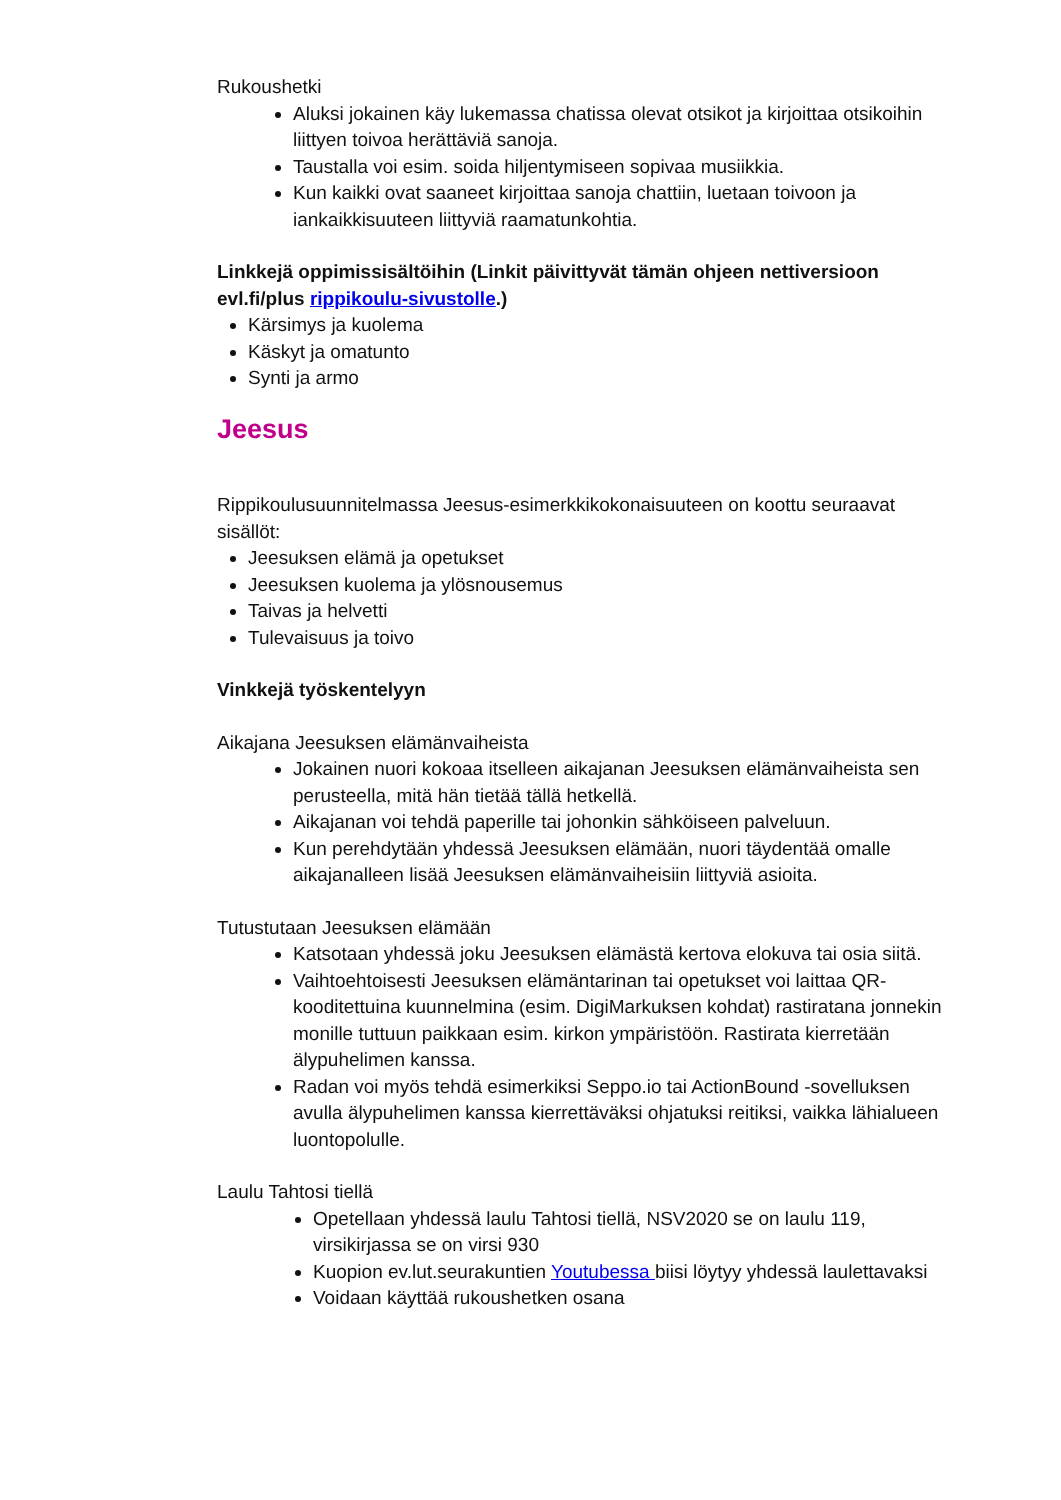Rukoushetki
Aluksi jokainen käy lukemassa chatissa olevat otsikot ja kirjoittaa otsikoihin liittyen toivoa herättäviä sanoja.
Taustalla voi esim. soida hiljentymiseen sopivaa musiikkia.
Kun kaikki ovat saaneet kirjoittaa sanoja chattiin, luetaan toivoon ja iankaikkisuuteen liittyviä raamatunkohtia.
Linkkejä oppimissisältöihin (Linkit päivittyvät tämän ohjeen nettiversioon evl.fi/plus rippikoulu-sivustolle.)
Kärsimys ja kuolema
Käskyt ja omatunto
Synti ja armo
Jeesus
Rippikoulusuunnitelmassa Jeesus-esimerkkikokonaisuuteen on koottu seuraavat sisällöt:
Jeesuksen elämä ja opetukset
Jeesuksen kuolema ja ylösnousemus
Taivas ja helvetti
Tulevaisuus ja toivo
Vinkkejä työskentelyyn
Aikajana Jeesuksen elämänvaiheista
Jokainen nuori kokoaa itselleen aikajanan Jeesuksen elämänvaiheista sen perusteella, mitä hän tietää tällä hetkellä.
Aikajanan voi tehdä paperille tai johonkin sähköiseen palveluun.
Kun perehdytään yhdessä Jeesuksen elämään, nuori täydentää omalle aikajanalleen lisää Jeesuksen elämänvaiheisiin liittyviä asioita.
Tutustutaan Jeesuksen elämään
Katsotaan yhdessä joku Jeesuksen elämästä kertova elokuva tai osia siitä.
Vaihtoehtoisesti Jeesuksen elämäntarinan tai opetukset voi laittaa QR-kooditettuina kuunnelmina (esim. DigiMarkuksen kohdat) rastiratana jonnekin monille tuttuun paikkaan esim. kirkon ympäristöön. Rastirata kierretään älypuhelimen kanssa.
Radan voi myös tehdä esimerkiksi Seppo.io tai ActionBound -sovelluksen avulla älypuhelimen kanssa kierrettäväksi ohjatuksi reitiksi, vaikka lähialueen luontopolulle.
Laulu Tahtosi tiellä
Opetellaan yhdessä laulu Tahtosi tiellä, NSV2020 se on laulu 119, virsikirjassa se on virsi 930
Kuopion ev.lut.seurakuntien Youtubessa biisi löytyy yhdessä laulettavaksi
Voidaan käyttää rukoushetken osana